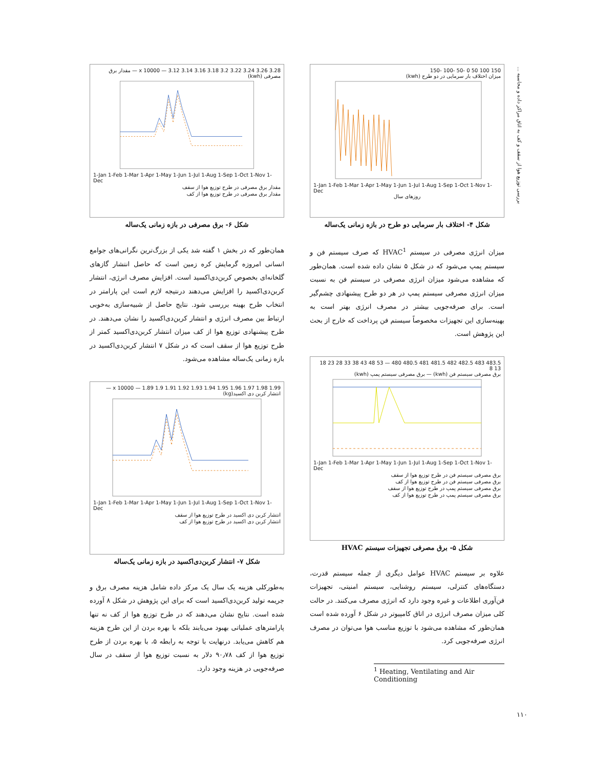بررسی توزیع هوا از سقف و کف به اتاق مراکز داده و محاسبه ...
150 100 50 0 -50 -100 -150
میزان اختلاف بار سرمایی در دو طرح (kwh)
1-Jan 1-Feb 1-Mar 1-Apr 1-May 1-Jun 1-Jul 1-Aug 1-Sep 1-Oct 1-Nov 1-Dec
روزهای سال
شکل ۴- اختلاف بار سرمایی دو طرح در بازه زمانی یک‌ساله
میزان انرژی مصرفی در سیستم HVAC<sup>1</sup> که صرف سیستم فن و سیستم پمپ می‌شود که در شکل ۵ نشان داده شده است. همان‌طور که مشاهده می‌شود میزان انرژی مصرفی در سیستم فن به نسبت میزان انرژی مصرفی سیستم پمپ در هر دو طرح پیشنهادی چشم‌گیر است. برای صرفه‌جویی بیشتر در مصرف انرژی بهتر است به بهینه‌سازی این تجهیزات مخصوصاً سیستم فن پرداخت که خارج از بحث این پژوهش است.
483.5 483 482.5 482 481.5 481 480.5 480 — 53 48 43 38 33 28 23 18 13 8
برق مصرفی سیستم فن (kwh) — برق مصرفی سیستم پمپ (kwh)
1-Jan 1-Feb 1-Mar 1-Apr 1-May 1-Jun 1-Jul 1-Aug 1-Sep 1-Oct 1-Nov 1-Dec
برق مصرفی سیستم فن در طرح توزیع هوا از سقف
برق مصرفی سیستم فن در طرح توزیع هوا از کف
برق مصرفی سیستم پمپ در طرح توزیع هوا از سقف
برق مصرفی سیستم پمپ در طرح توزیع هوا از کف
شکل ۵- برق مصرفی تجهیزات سیستم HVAC
علاوه بر سیستم HVAC عوامل دیگری از جمله سیستم قدرت، دستگاه‌های کنترلی، سیستم روشنایی، سیستم امنیتی، تجهیزات فن‌آوری اطلاعات و غیره وجود دارد که انرژی مصرف می‌کنند. در حالت کلی میزان مصرف انرژی در اتاق کامپیوتر در شکل ۶ آورده شده است همان‌طور که مشاهده می‌شود با توزیع مناسب هوا می‌توان در مصرف انرژی صرفه‌جویی کرد.
<sup>1</sup> Heating, Ventilating and Air Conditioning
3.28 3.26 3.24 3.22 3.2 3.18 3.16 3.14 3.12 — x 10000 — مقدار برق مصرفی (kwh)
1-Jan 1-Feb 1-Mar 1-Apr 1-May 1-Jun 1-Jul 1-Aug 1-Sep 1-Oct 1-Nov 1-Dec
مقدار برق مصرفی در طرح توزیع هوا از سقف
مقدار برق مصرفی در طرح توزیع هوا از کف
شکل ۶- برق مصرفی در بازه زمانی یک‌ساله
همان‌طور که در بخش ۱ گفته شد یکی از بزرگ‌ترین نگرانی‌های جوامع انسانی امروزه گرمایش کره زمین است که حاصل انتشار گازهای گلخانه‌ای بخصوص کربن‌دی‌اکسید است. افزایش مصرف انرژی، انتشار کربن‌دی‌اکسید را افزایش می‌دهند درنتیجه لازم است این پارامتر در انتخاب طرح بهینه بررسی شود. نتایج حاصل از شبیه‌سازی به‌خوبی ارتباط بین مصرف انرژی و انتشار کربن‌دی‌اکسید را نشان می‌دهند. در طرح پیشنهادی توزیع هوا از کف میزان انتشار کربن‌دی‌اکسید کمتر از طرح توزیع هوا از سقف است که در شکل ۷ انتشار کربن‌دی‌اکسید در بازه زمانی یک‌ساله مشاهده می‌شود.
1.99 1.98 1.97 1.96 1.95 1.94 1.93 1.92 1.91 1.9 1.89 — x 10000 — انتشار کربن دی اکسید(kg)
1-Jan 1-Feb 1-Mar 1-Apr 1-May 1-Jun 1-Jul 1-Aug 1-Sep 1-Oct 1-Nov 1-Dec
انتشار کربن دی اکسید در طرح توزیع هوا از سقف
انتشار کربن دی اکسید در طرح توزیع هوا از کف
شکل ۷- انتشار کربن‌دی‌اکسید در بازه زمانی یک‌ساله
به‌طورکلی هزینه یک سال یک مرکز داده شامل هزینه مصرف برق و جریمه تولید کربن‌دی‌اکسید است که برای این پژوهش در شکل ۸ آورده شده است. نتایج نشان می‌دهند که در طرح توزیع هوا از کف نه تنها پارامترهای عملیاتی بهبود می‌یابند بلکه با بهره بردن از این طرح هزینه هم کاهش می‌یابد. درنهایت با توجه به رابطه ۵، با بهره بردن از طرح توزیع هوا از کف ۹۰٫۷۸ دلار به نسبت توزیع هوا از سقف در سال صرفه‌جویی در هزینه وجود دارد.
۱۱۰